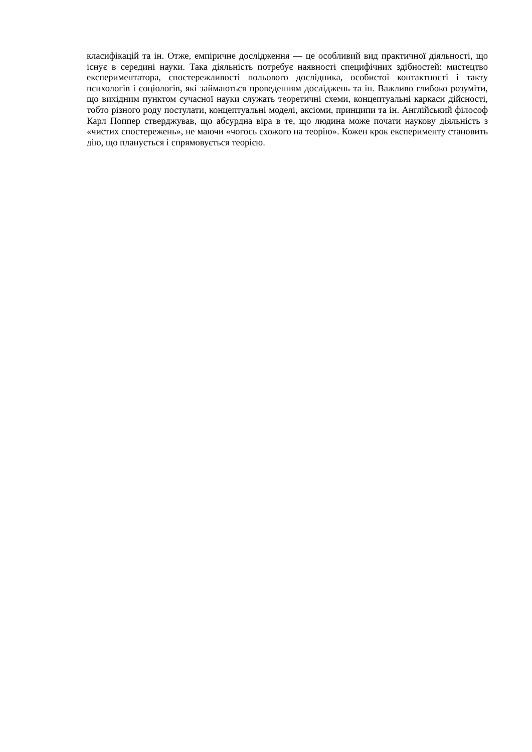класифікацій та ін. Отже, емпіричне дослідження — це особливий вид практичної діяльності, що існує в середині науки. Така діяльність потребує наявності специфічних здібностей: мистецтво експериментатора, спостережливості польового дослідника, особистої контактності і такту психологів і соціологів, які займаються проведенням досліджень та ін. Важливо глибоко розуміти, що вихідним пунктом сучасної науки служать теоретичні схеми, концептуальні каркаси дійсності, тобто різного роду постулати, концептуальні моделі, аксіоми, принципи та ін. Англійський філософ Карл Поппер стверджував, що абсурдна віра в те, що людина може почати наукову діяльність з «чистих спостережень», не маючи «чогось схожого на теорію». Кожен крок експерименту становить дію, що планується і спрямовується теорією.